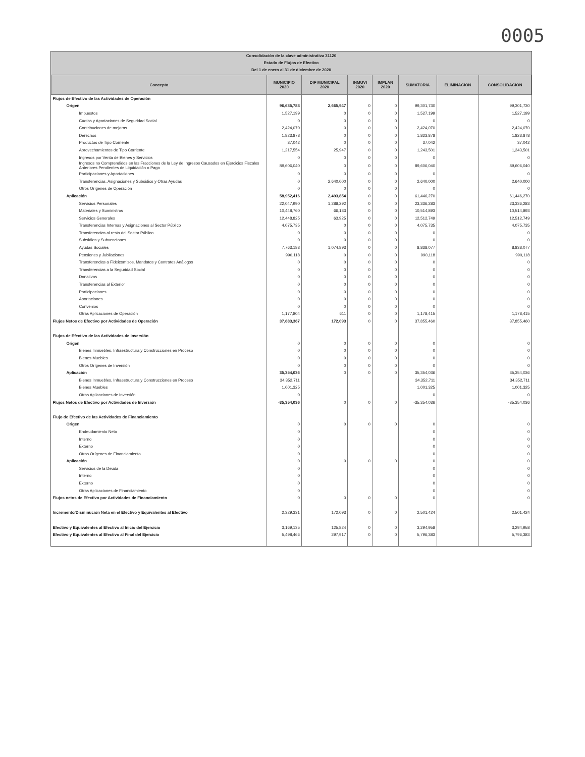0005
Consolidación de la clave administrativa 31120
Estado de Flujos de Efectivo
Del 1 de enero al 31 de diciembre de 2020
| Concepto | MUNICIPIO 2020 | DIF MUNICIPAL 2020 | INMUVI 2020 | IMPLAN 2020 | SUMATORIA | ELIMINACIÓN | CONSOLIDACION |
| --- | --- | --- | --- | --- | --- | --- | --- |
| Flujos de Efectivo de las Actividades de Operación | | | | | | | |
| Origen | 96,635,783 | 2,665,947 | 0 | 0 | 99,301,730 | | 99,301,730 |
| Impuestos | 1,527,199 | 0 | 0 | 0 | 1,527,199 | | 1,527,199 |
| Cuotas y Aportaciones de Seguridad Social | 0 | 0 | 0 | 0 | 0 | | 0 |
| Contribuciones de mejoras | 2,424,070 | 0 | 0 | 0 | 2,424,070 | | 2,424,070 |
| Derechos | 1,823,878 | 0 | 0 | 0 | 1,823,878 | | 1,823,878 |
| Productos de Tipo Corriente | 37,042 | 0 | 0 | 0 | 37,042 | | 37,042 |
| Aprovechamientos de Tipo Corriente | 1,217,554 | 25,947 | 0 | 0 | 1,243,501 | | 1,243,501 |
| Ingresos por Venta de Bienes y Servicios | 0 | 0 | 0 | 0 | 0 | | 0 |
| Ingresos no Comprendidos en las Fracciones de la Ley de Ingresos Causados en Ejercicios Fiscales Anteriores Pendientes de Liquidación o Pago | 89,606,040 | 0 | 0 | 0 | 89,606,040 | | 89,606,040 |
| Participaciones y Aportaciones | 0 | 0 | 0 | 0 | 0 | | 0 |
| Transferencias, Asignaciones y Subsidios y Otras Ayudas | 0 | 2,640,000 | 0 | 0 | 2,640,000 | | 2,640,000 |
| Otros Orígenes de Operación | 0 | 0 | 0 | 0 | 0 | | 0 |
| Aplicación | 58,952,416 | 2,493,854 | 0 | 0 | 61,446,270 | | 61,446,270 |
| Servicios Personales | 22,047,990 | 1,288,292 | 0 | 0 | 23,336,283 | | 23,336,283 |
| Materiales y Suministros | 10,448,760 | 66,133 | 0 | 0 | 10,514,893 | | 10,514,893 |
| Servicios Generales | 12,448,825 | 63,925 | 0 | 0 | 12,512,749 | | 12,512,749 |
| Transferencias Internas y Asignaciones al Sector Público | 4,075,735 | 0 | 0 | 0 | 4,075,735 | | 4,075,735 |
| Transferencias al resto del Sector Público | 0 | 0 | 0 | 0 | 0 | | 0 |
| Subsidios y Subvenciones | 0 | 0 | 0 | 0 | 0 | | 0 |
| Ayudas Sociales | 7,763,183 | 1,074,893 | 0 | 0 | 8,838,077 | | 8,838,077 |
| Pensiones y Jubilaciones | 990,118 | 0 | 0 | 0 | 990,118 | | 990,118 |
| Transferencias a Fideicomisos, Mandatos y Contratos Análogos | 0 | 0 | 0 | 0 | 0 | | 0 |
| Transferencias a la Seguridad Social | 0 | 0 | 0 | 0 | 0 | | 0 |
| Donativos | 0 | 0 | 0 | 0 | 0 | | 0 |
| Transferencias al Exterior | 0 | 0 | 0 | 0 | 0 | | 0 |
| Participaciones | 0 | 0 | 0 | 0 | 0 | | 0 |
| Aportaciones | 0 | 0 | 0 | 0 | 0 | | 0 |
| Convenios | 0 | 0 | 0 | 0 | 0 | | 0 |
| Otras Aplicaciones de Operación | 1,177,804 | 611 | 0 | 0 | 1,178,415 | | 1,178,415 |
| Flujos Netos de Efectivo por Actividades de Operación | 37,683,367 | 172,093 | 0 | 0 | 37,855,460 | | 37,855,460 |
| Flujos de Efectivo de las Actividades de Inversión | | | | | | | |
| Origen | 0 | 0 | 0 | 0 | 0 | | 0 |
| Bienes Inmuebles, Infraestructura y Construcciones en Proceso | 0 | 0 | 0 | 0 | 0 | | 0 |
| Bienes Muebles | 0 | 0 | 0 | 0 | 0 | | 0 |
| Otros Orígenes de Inversión | 0 | 0 | 0 | 0 | 0 | | 0 |
| Aplicación | 35,354,036 | 0 | 0 | 0 | 35,354,036 | | 35,354,036 |
| Bienes Inmuebles, Infraestructura y Construcciones en Proceso | 34,352,711 | | | | 34,352,711 | | 34,352,711 |
| Bienes Muebles | 1,001,325 | | | | 1,001,325 | | 1,001,325 |
| Otras Aplicaciones de Inversión | 0 | | | | 0 | | 0 |
| Flujos Netos de Efectivo por Actividades de Inversión | -35,354,036 | 0 | 0 | 0 | -35,354,036 | | -35,354,036 |
| Flujo de Efectivo de las Actividades de Financiamiento | | | | | | | |
| Origen | 0 | 0 | 0 | 0 | 0 | | 0 |
| Endeudamiento Neto | 0 | | | | 0 | | 0 |
| Interno | 0 | | | | 0 | | 0 |
| Externo | 0 | | | | 0 | | 0 |
| Otros Orígenes de Financiamiento | 0 | | | | 0 | | 0 |
| Aplicación | 0 | 0 | 0 | 0 | 0 | | 0 |
| Servicios de la Deuda | 0 | | | | 0 | | 0 |
| Interno | 0 | | | | 0 | | 0 |
| Externo | 0 | | | | 0 | | 0 |
| Otras Aplicaciones de Financiamiento | 0 | | | | 0 | | 0 |
| Flujos netos de Efectivo por Actividades de Financiamiento | 0 | 0 | 0 | 0 | 0 | | 0 |
| Incremento/Disminución Neta en el Efectivo y Equivalentes al Efectivo | 2,329,331 | 172,093 | 0 | 0 | 2,501,424 | | 2,501,424 |
| Efectivo y Equivalentes al Efectivo al Inicio del Ejercicio | 3,169,135 | 125,824 | 0 | 0 | 3,294,958 | | 3,294,958 |
| Efectivo y Equivalentes al Efectivo al Final del Ejercicio | 5,498,466 | 297,917 | 0 | 0 | 5,796,383 | | 5,796,383 |